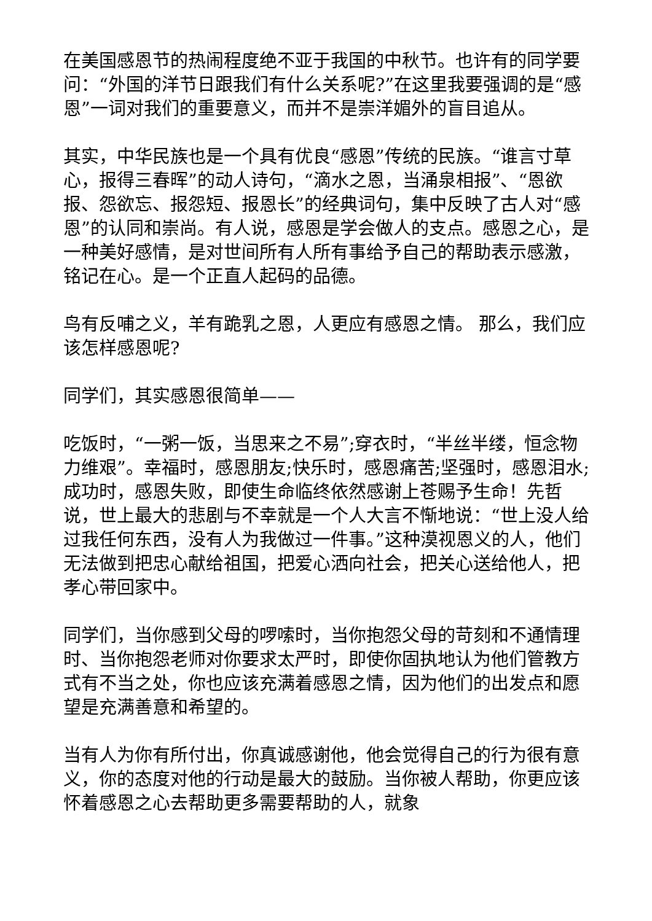在美国感恩节的热闹程度绝不亚于我国的中秋节。也许有的同学要问：“外国的洋节日跟我们有什么关系呢?”在这里我要强调的是“感恩”一词对我们的重要意义，而并不是崇洋媚外的盲目追从。
其实，中华民族也是一个具有优良“感恩”传统的民族。“谁言寸草心，报得三春晖”的动人诗句，“滴水之恩，当涌泉相报”、“恩欲报、怨欲忘、报怨短、报恩长”的经典词句，集中反映了古人对“感恩”的认同和崇尚。有人说，感恩是学会做人的支点。感恩之心，是一种美好感情，是对世间所有人所有事给予自己的帮助表示感激，铭记在心。是一个正直人起码的品德。
鸟有反哺之义，羊有跪乳之恩，人更应有感恩之情。 那么，我们应该怎样感恩呢?
同学们，其实感恩很简单——
吃饭时，“一粥一饭，当思来之不易”;穿衣时，“半丝半缕，恒念物力维艰”。幸福时，感恩朋友;快乐时，感恩痛苦;坚强时，感恩泪水;成功时，感恩失败，即使生命临终依然感谢上苍赐予生命！先哲说，世上最大的悲剧与不幸就是一个人大言不惭地说：“世上没人给过我任何东西，没有人为我做过一件事。”这种漠视恩义的人，他们无法做到把忠心献给祖国，把爱心洒向社会，把关心送给他人，把孝心带回家中。
同学们，当你感到父母的啰嗦时，当你抱怨父母的苛刻和不通情理时、当你抱怨老师对你要求太严时，即使你固执地认为他们管教方式有不当之处，你也应该充满着感恩之情，因为他们的出发点和愿望是充满善意和希望的。
当有人为你有所付出，你真诚感谢他，他会觉得自己的行为很有意义，你的态度对他的行动是最大的鼓励。当你被人帮助，你更应该怀着感恩之心去帮助更多需要帮助的人，就象